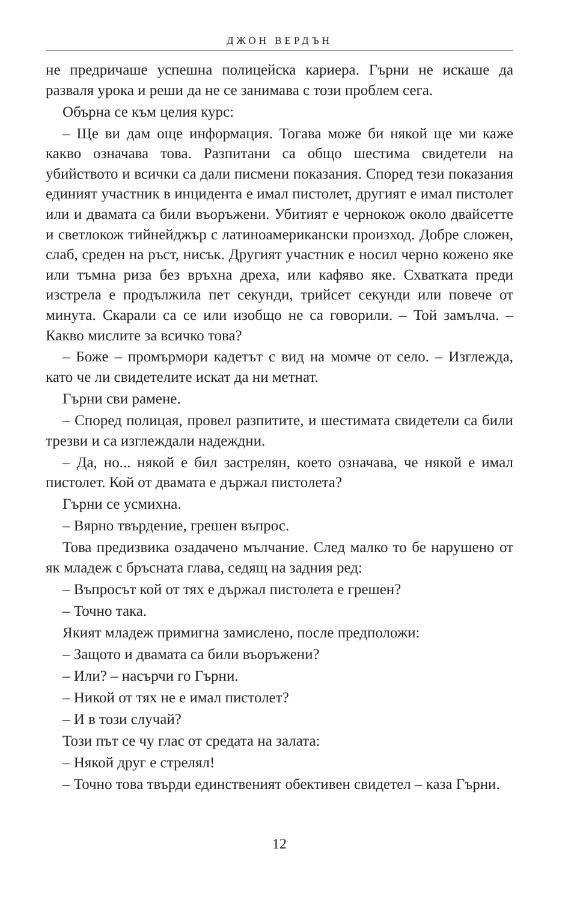ДЖОН ВЕРДЪН
не предричаше успешна полицейска кариера. Гърни не искаше да разваля урока и реши да не се занимава с този проблем сега.
Обърна се към целия курс:
– Ще ви дам още информация. Тогава може би някой ще ми каже какво означава това. Разпитани са общо шестима свидетели на убийството и всички са дали писмени показания. Според тези показания единият участник в инцидента е имал пистолет, другият е имал пистолет или и двамата са били въоръжени. Убитият е чернокож около двайсетте и светлокож тийнейджър с латиноамерикански произход. Добре сложен, слаб, среден на ръст, нисък. Другият участник е носил черно кожено яке или тъмна риза без връхна дреха, или кафяво яке. Схватката преди изстрела е продължила пет секунди, трийсет секунди или повече от минута. Скарали са се или изобщо не са говорили. – Той замълча. – Какво мислите за всичко това?
– Боже – промърмори кадетът с вид на момче от село. – Изглежда, като че ли свидетелите искат да ни метнат.
Гърни сви рамене.
– Според полицая, провел разпитите, и шестимата свидетели са били трезви и са изглеждали надеждни.
– Да, но... някой е бил застрелян, което означава, че някой е имал пистолет. Кой от двамата е държал пистолета?
Гърни се усмихна.
– Вярно твърдение, грешен въпрос.
Това предизвика озадачено мълчание. След малко то бе нарушено от як младеж с бръсната глава, седящ на задния ред:
– Въпросът кой от тях е държал пистолета е грешен?
– Точно така.
Якият младеж примигна замислено, после предположи:
– Защото и двамата са били въоръжени?
– Или? – насърчи го Гърни.
– Никой от тях не е имал пистолет?
– И в този случай?
Този път се чу глас от средата на залата:
– Някой друг е стрелял!
– Точно това твърди единственият обективен свидетел – каза Гърни.
12